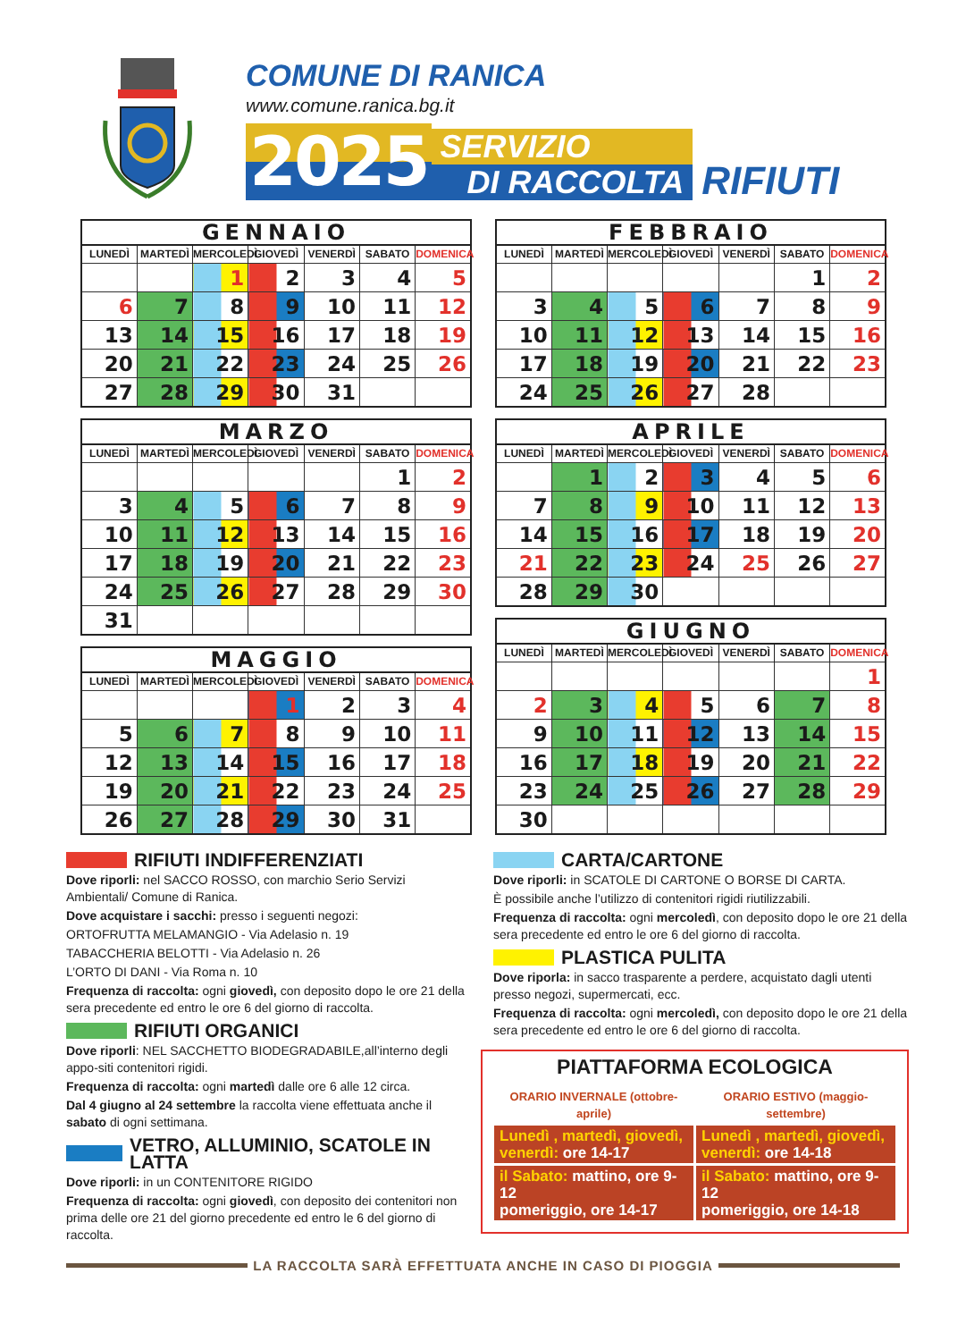COMUNE DI RANICA
www.comune.ranica.bg.it
2025
SERVIZIO
DI RACCOLTA
RIFIUTI
GENNAIO
| LUNEDÌ | MARTEDÌ | MERCOLEDÌ | GIOVEDÌ | VENERDÌ | SABATO | DOMENICA |
| --- | --- | --- | --- | --- | --- | --- |
| | | 1 | 2 | 3 | 4 | 5 |
| 6 | 7 | 8 | 9 | 10 | 11 | 12 |
| 13 | 14 | 15 | 16 | 17 | 18 | 19 |
| 20 | 21 | 22 | 23 | 24 | 25 | 26 |
| 27 | 28 | 29 | 30 | 31 | | |
MARZO
| LUNEDÌ | MARTEDÌ | MERCOLEDÌ | GIOVEDÌ | VENERDÌ | SABATO | DOMENICA |
| --- | --- | --- | --- | --- | --- | --- |
| | | | | | 1 | 2 |
| 3 | 4 | 5 | 6 | 7 | 8 | 9 |
| 10 | 11 | 12 | 13 | 14 | 15 | 16 |
| 17 | 18 | 19 | 20 | 21 | 22 | 23 |
| 24 | 25 | 26 | 27 | 28 | 29 | 30 |
| 31 | | | | | | |
MAGGIO
| LUNEDÌ | MARTEDÌ | MERCOLEDÌ | GIOVEDÌ | VENERDÌ | SABATO | DOMENICA |
| --- | --- | --- | --- | --- | --- | --- |
| | | | 1 | 2 | 3 | 4 |
| 5 | 6 | 7 | 8 | 9 | 10 | 11 |
| 12 | 13 | 14 | 15 | 16 | 17 | 18 |
| 19 | 20 | 21 | 22 | 23 | 24 | 25 |
| 26 | 27 | 28 | 29 | 30 | 31 | |
FEBBRAIO
| LUNEDÌ | MARTEDÌ | MERCOLEDÌ | GIOVEDÌ | VENERDÌ | SABATO | DOMENICA |
| --- | --- | --- | --- | --- | --- | --- |
| | | | | | 1 | 2 |
| 3 | 4 | 5 | 6 | 7 | 8 | 9 |
| 10 | 11 | 12 | 13 | 14 | 15 | 16 |
| 17 | 18 | 19 | 20 | 21 | 22 | 23 |
| 24 | 25 | 26 | 27 | 28 | | |
APRILE
| LUNEDÌ | MARTEDÌ | MERCOLEDÌ | GIOVEDÌ | VENERDÌ | SABATO | DOMENICA |
| --- | --- | --- | --- | --- | --- | --- |
| | 1 | 2 | 3 | 4 | 5 | 6 |
| 7 | 8 | 9 | 10 | 11 | 12 | 13 |
| 14 | 15 | 16 | 17 | 18 | 19 | 20 |
| 21 | 22 | 23 | 24 | 25 | 26 | 27 |
| 28 | 29 | 30 | | | | |
GIUGNO
| LUNEDÌ | MARTEDÌ | MERCOLEDÌ | GIOVEDÌ | VENERDÌ | SABATO | DOMENICA |
| --- | --- | --- | --- | --- | --- | --- |
| | | | | | | 1 |
| 2 | 3 | 4 | 5 | 6 | 7 | 8 |
| 9 | 10 | 11 | 12 | 13 | 14 | 15 |
| 16 | 17 | 18 | 19 | 20 | 21 | 22 |
| 23 | 24 | 25 | 26 | 27 | 28 | 29 |
| 30 | | | | | | |
RIFIUTI INDIFFERENZIATI
Dove riporli: nel SACCO ROSSO, con marchio Serio Servizi Ambientali/ Comune di Ranica.
Dove acquistare i sacchi: presso i seguenti negozi:
ORTOFRUTTA MELAMANGIO - Via Adelasio n. 19
TABACCHERIA BELOTTI - Via Adelasio n. 26
L’ORTO DI DANI - Via Roma n. 10
Frequenza di raccolta: ogni giovedì, con deposito dopo le ore 21 della sera precedente ed entro le ore 6 del giorno di raccolta.
RIFIUTI ORGANICI
Dove riporli: NEL SACCHETTO BIODEGRADABILE,all’interno degli appo-siti contenitori rigidi.
Frequenza di raccolta: ogni martedì dalle ore 6 alle 12 circa.
Dal 4 giugno al 24 settembre la raccolta viene effettuata anche il sabato di ogni settimana.
VETRO, ALLUMINIO, SCATOLE IN LATTA
Dove riporli: in un CONTENITORE RIGIDO
Frequenza di raccolta: ogni giovedì, con deposito dei contenitori non prima delle ore 21 del giorno precedente ed entro le 6 del giorno di raccolta.
CARTA/CARTONE
Dove riporli: in SCATOLE DI CARTONE O BORSE DI CARTA.
È possibile anche l’utilizzo di contenitori rigidi riutilizzabili.
Frequenza di raccolta: ogni mercoledì, con deposito dopo le ore 21 della sera precedente ed entro le ore 6 del giorno di raccolta.
PLASTICA PULITA
Dove riporla: in sacco trasparente a perdere, acquistato dagli utenti presso negozi, supermercati, ecc.
Frequenza di raccolta: ogni mercoledì, con deposito dopo le ore 21 della sera precedente ed entro le ore 6 del giorno di raccolta.
PIATTAFORMA ECOLOGICA
| ORARIO INVERNALE (ottobre-aprile) | ORARIO ESTIVO (maggio-settembre) |
| --- | --- |
| Lunedì , martedì, giovedì, venerdì: ore 14-17 | Lunedì , martedì, giovedì, venerdì: ore 14-18 |
| il Sabato: mattino, ore 9-12 pomeriggio, ore 14-17 | il Sabato: mattino, ore 9-12 pomeriggio, ore 14-18 |
LA RACCOLTA SARÀ EFFETTUATA ANCHE IN CASO DI PIOGGIA